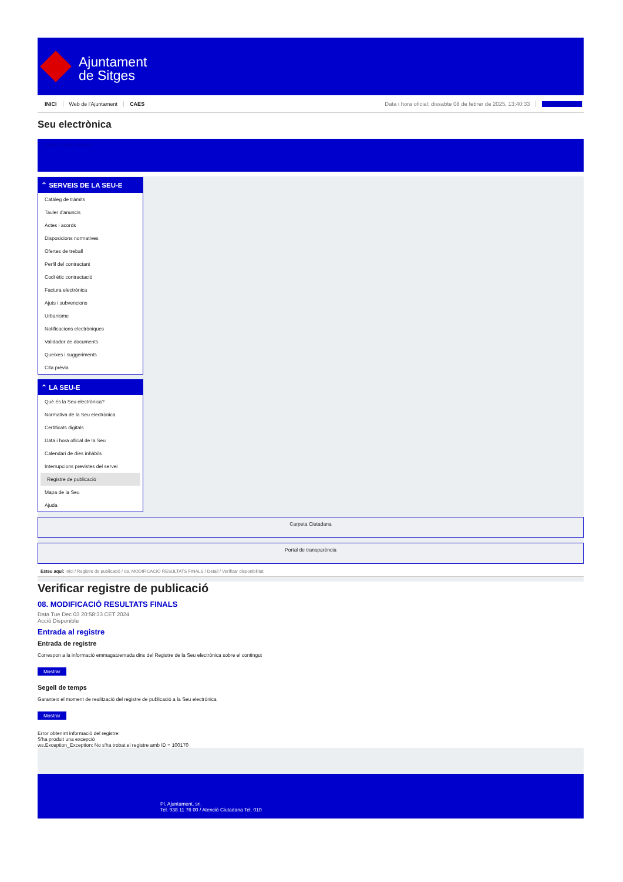Ajuntament
de Sitges
INICI Web de l'Ajuntament CAES Data i hora oficial: dissabte 08 de febrer de 2025, 13:40:33 Sincronitzar
Seu electrònica
Obtenir còpia autèntica
⌃ SERVEIS DE LA SEU-E
Catàleg de tràmits
Tauler d'anuncis
Actes i acords
Disposicions normatives
Ofertes de treball
Perfil del contractant
Codi ètic contractació
Factura electrònica
Ajuts i subvencions
Urbanisme
Notificacions electròniques
Validador de documents
Queixes i suggeriments
Cita prèvia
⌃ LA SEU-E
Què és la Seu electrònica?
Normativa de la Seu electrònica
Certificats digitals
Data i hora oficial de la Seu
Calendari de dies inhàbils
Interrupcions previstes del servei
Registre de publicació
Mapa de la Seu
Ajuda
Carpeta Ciutadana
Portal de transparència
Esteu aquí: Inici / Registre de publicació / 08. MODIFICACIÓ RESULTATS FINALS / Detall / Verificar disponibilitat
Verificar registre de publicació
08. MODIFICACIÓ RESULTATS FINALS
Data Tue Dec 03 20:58:33 CET 2024
Acció Disponible
Entrada al registre
Entrada de registre
Correspon a la informació emmagatzemada dins del Registre de la Seu electrònica sobre el contingut
Mostrar
Segell de temps
Garanteix el moment de realització del registre de publicació a la Seu electrònica
Mostrar
Error obtenint informació del registre:
S'ha produit una excepció
ws.Exception_Exception: No s'ha trobat el registre amb ID = 100170
Pl. Ajuntament, sn.
Tel. 938 11 76 00 / Atenció Ciutadana Tel. 010